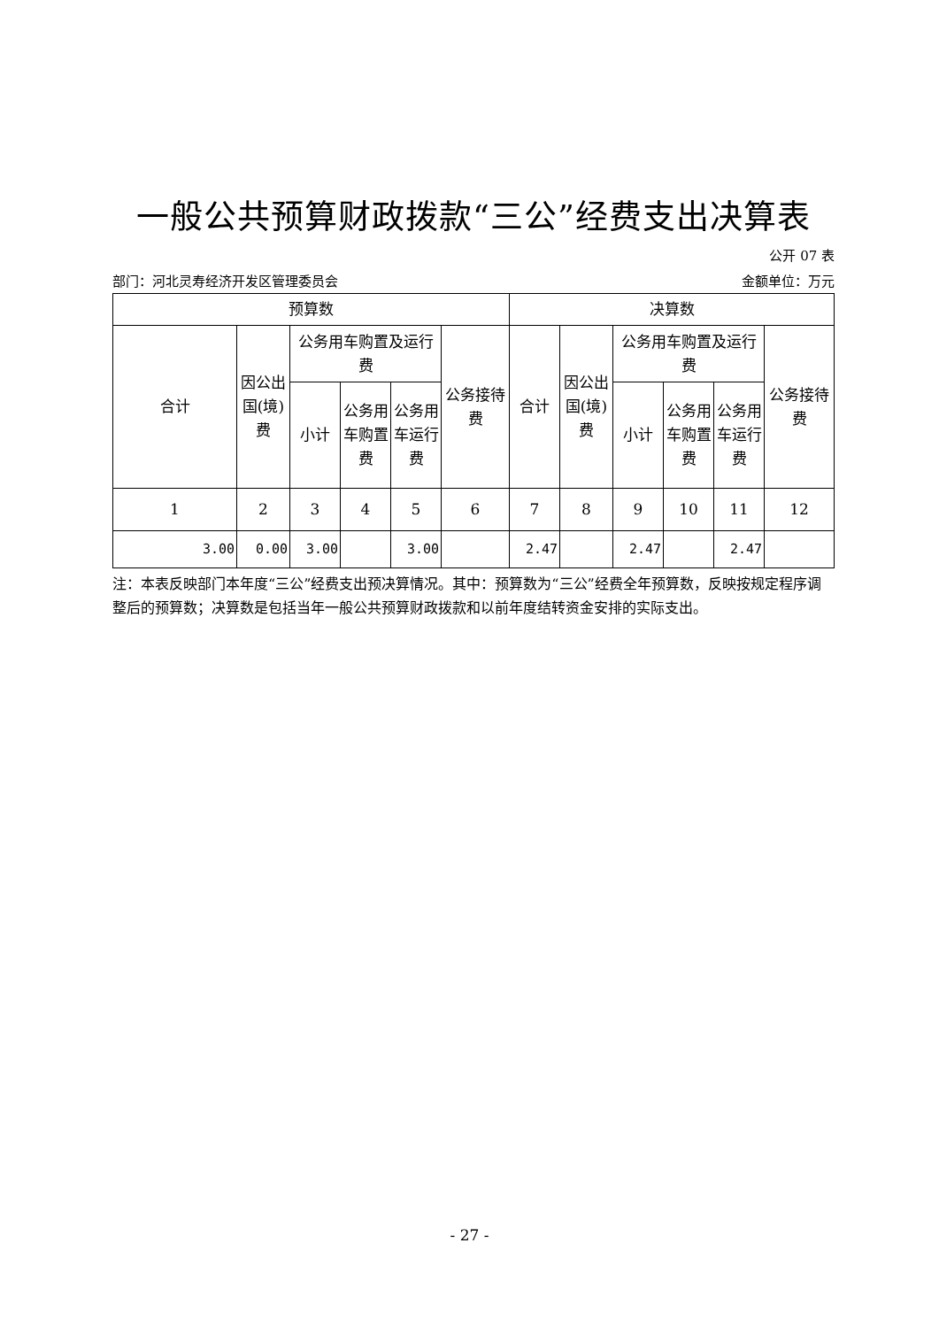一般公共预算财政拨款“三公”经费支出决算表
公开 07 表
部门：河北灵寿经济开发区管理委员会 金额单位：万元
| 预算数 | | | | | | 决算数 | | | | | |
| --- | --- | --- | --- | --- | --- | --- | --- | --- | --- | --- | --- |
| 合计 | 因公出国(境)费 | 公务用车购置及运行费 | | | 公务接待费 | 合计 | 因公出国(境)费 | 公务用车购置及运行费 | | | 公务接待费 |
| | | 小计 | 公务用车购置费 | 公务用车运行费 | | | | 小计 | 公务用车购置费 | 公务用车运行费 | |
| 1 | 2 | 3 | 4 | 5 | 6 | 7 | 8 | 9 | 10 | 11 | 12 |
| 3.00 | 0.00 | 3.00 | | 3.00 | | 2.47 | | 2.47 | | 2.47 | |
注：本表反映部门本年度“三公”经费支出预决算情况。其中：预算数为“三公”经费全年预算数，反映按规定程序调整后的预算数；决算数是包括当年一般公共预算财政拨款和以前年度结转资金安排的实际支出。
- 27 -